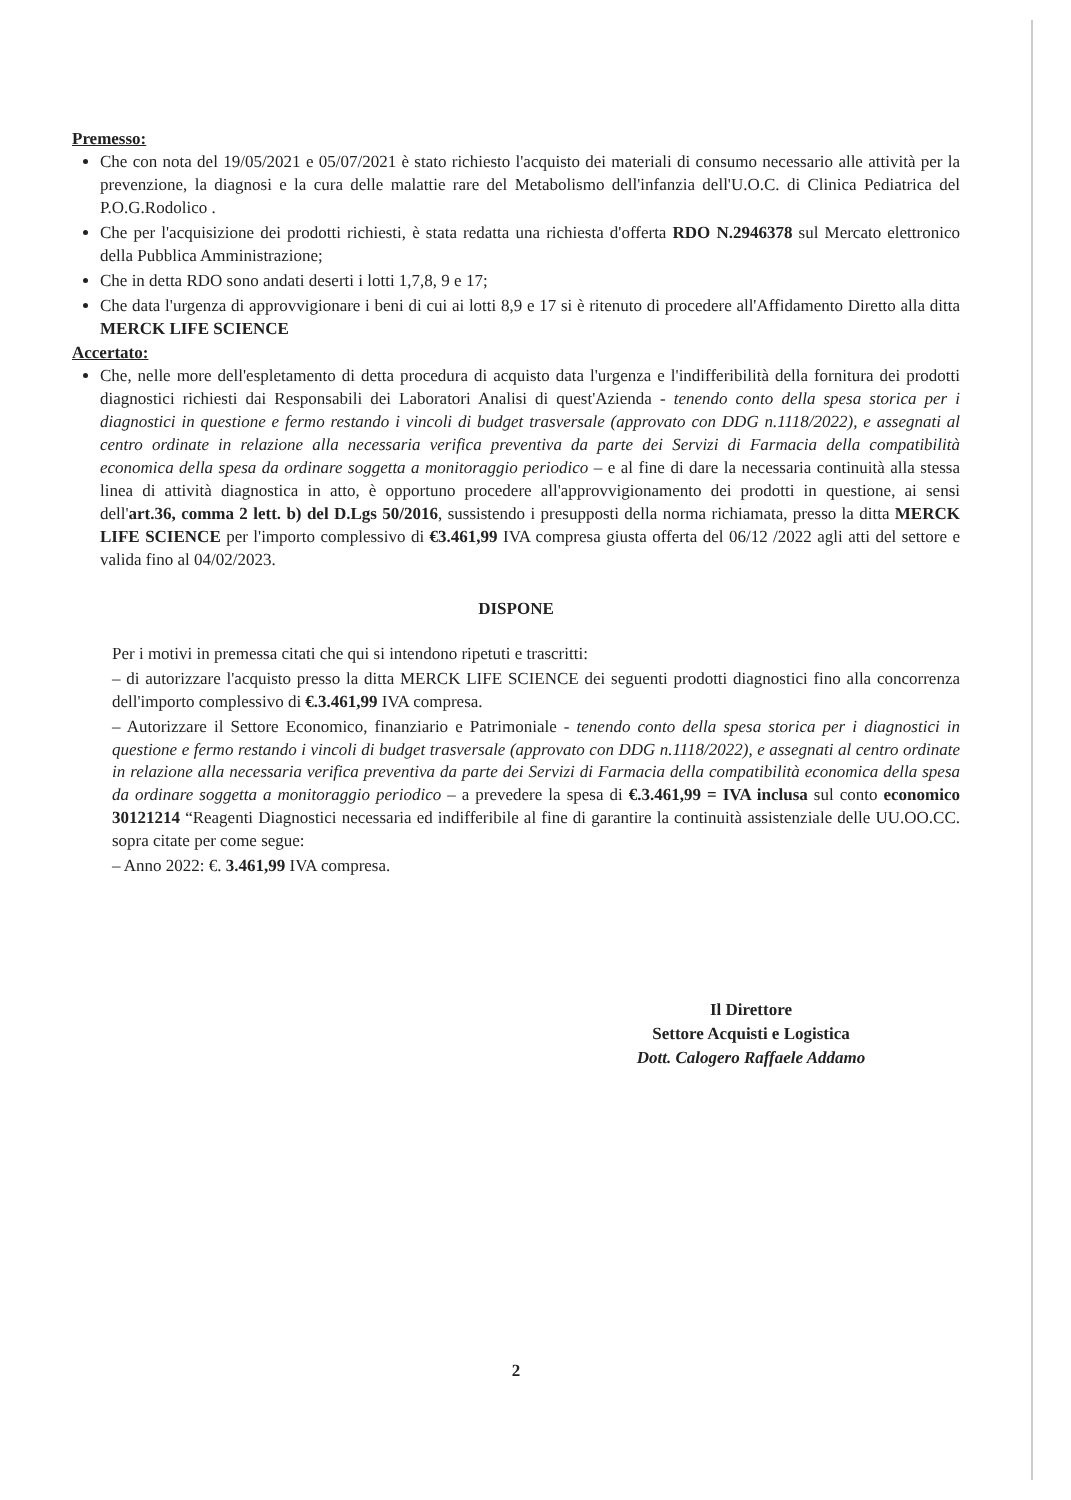Premesso:
Che con nota del 19/05/2021 e 05/07/2021 è stato richiesto l'acquisto dei materiali di consumo necessario alle attività per la prevenzione, la diagnosi e la cura delle malattie rare del Metabolismo dell'infanzia dell'U.O.C. di Clinica Pediatrica del P.O.G.Rodolico .
Che per l'acquisizione dei prodotti richiesti, è stata redatta una richiesta d'offerta RDO N.2946378 sul Mercato elettronico della Pubblica Amministrazione;
Che in detta RDO sono andati deserti i lotti 1,7,8, 9 e 17;
Che data l'urgenza di approvvigionare i beni di cui ai lotti 8,9 e 17 si è ritenuto di procedere all'Affidamento Diretto alla ditta MERCK LIFE SCIENCE
Accertato:
Che, nelle more dell'espletamento di detta procedura di acquisto data l'urgenza e l'indifferibilità della fornitura dei prodotti diagnostici richiesti dai Responsabili dei Laboratori Analisi di quest'Azienda - tenendo conto della spesa storica per i diagnostici in questione e fermo restando i vincoli di budget trasversale (approvato con DDG n.1118/2022), e assegnati al centro ordinate in relazione alla necessaria verifica preventiva da parte dei Servizi di Farmacia della compatibilità economica della spesa da ordinare soggetta a monitoraggio periodico – e al fine di dare la necessaria continuità alla stessa linea di attività diagnostica in atto, è opportuno procedere all'approvvigionamento dei prodotti in questione, ai sensi dell'art.36, comma 2 lett. b) del D.Lgs 50/2016, sussistendo i presupposti della norma richiamata, presso la ditta MERCK LIFE SCIENCE per l'importo complessivo di €3.461,99 IVA compresa giusta offerta del 06/12 /2022 agli atti del settore e valida fino al 04/02/2023.
DISPONE
Per i motivi in premessa citati che qui si intendono ripetuti e trascritti:
– di autorizzare l'acquisto presso la ditta MERCK LIFE SCIENCE dei seguenti prodotti diagnostici fino alla concorrenza dell'importo complessivo di €.3.461,99 IVA compresa.
– Autorizzare il Settore Economico, finanziario e Patrimoniale - tenendo conto della spesa storica per i diagnostici in questione e fermo restando i vincoli di budget trasversale (approvato con DDG n.1118/2022), e assegnati al centro ordinate in relazione alla necessaria verifica preventiva da parte dei Servizi di Farmacia della compatibilità economica della spesa da ordinare soggetta a monitoraggio periodico – a prevedere la spesa di €.3.461,99 = IVA inclusa sul conto economico 30121214 “Reagenti Diagnostici necessaria ed indifferibile al fine di garantire la continuità assistenziale delle UU.OO.CC. sopra citate per come segue:
– Anno 2022: €. 3.461,99 IVA compresa.
Il Direttore
Settore Acquisti e Logistica
Dott. Calogero Raffaele Addamo
2